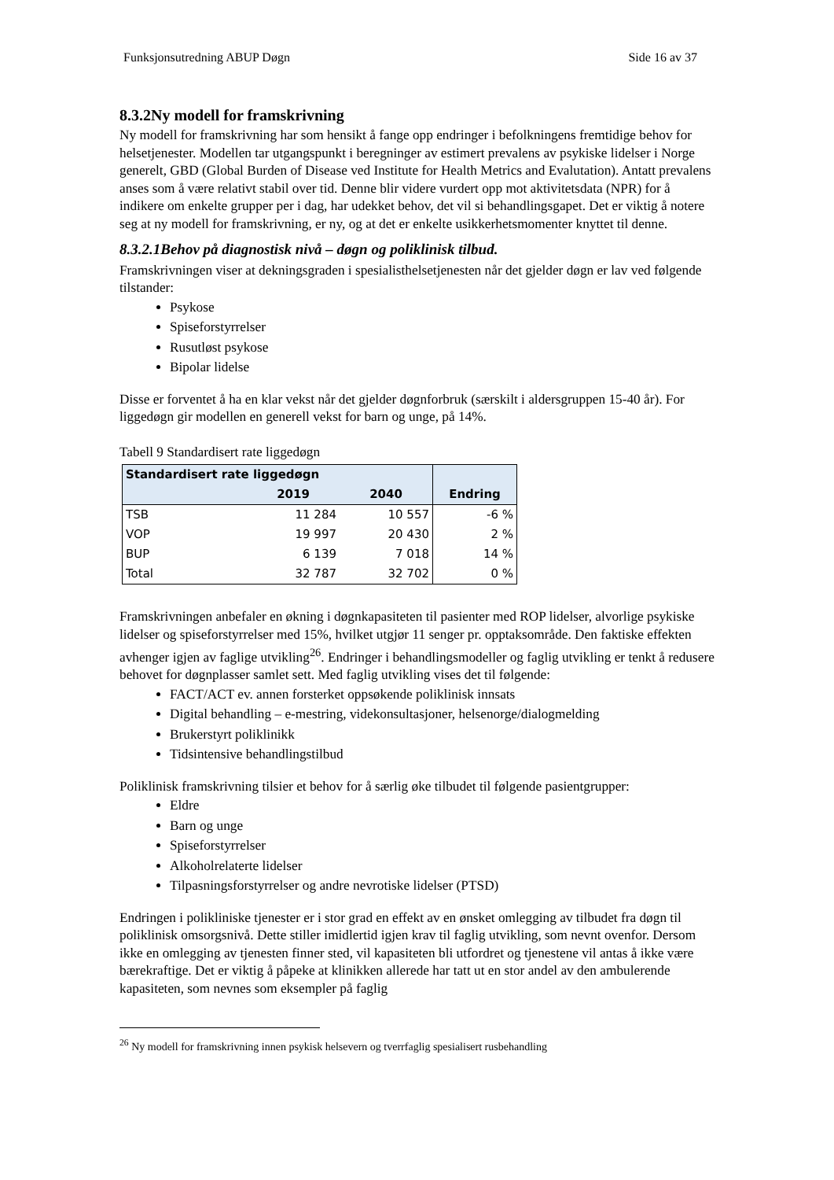Funksjonsutredning ABUP Døgn Side 16 av 37
8.3.2Ny modell for framskrivning
Ny modell for framskrivning har som hensikt å fange opp endringer i befolkningens fremtidige behov for helsetjenester. Modellen tar utgangspunkt i beregninger av estimert prevalens av psykiske lidelser i Norge generelt, GBD (Global Burden of Disease ved Institute for Health Metrics and Evalutation). Antatt prevalens anses som å være relativt stabil over tid. Denne blir videre vurdert opp mot aktivitetsdata (NPR) for å indikere om enkelte grupper per i dag, har udekket behov, det vil si behandlingsgapet. Det er viktig å notere seg at ny modell for framskrivning, er ny, og at det er enkelte usikkerhetsmomenter knyttet til denne.
8.3.2.1Behov på diagnostisk nivå – døgn og poliklinisk tilbud.
Framskrivningen viser at dekningsgraden i spesialisthelsetjenesten når det gjelder døgn er lav ved følgende tilstander:
Psykose
Spiseforstyrrelser
Rusutløst psykose
Bipolar lidelse
Disse er forventet å ha en klar vekst når det gjelder døgnforbruk (særskilt i aldersgruppen 15-40 år). For liggedøgn gir modellen en generell vekst for barn og unge, på 14%.
Tabell 9 Standardisert rate liggedøgn
| Standardisert rate liggedøgn | | | Endring |
| --- | --- | --- | --- |
| | 2019 | 2040 | |
| TSB | 11 284 | 10 557 | -6 % |
| VOP | 19 997 | 20 430 | 2 % |
| BUP | 6 139 | 7 018 | 14 % |
| Total | 32 787 | 32 702 | 0 % |
Framskrivningen anbefaler en økning i døgnkapasiteten til pasienter med ROP lidelser, alvorlige psykiske lidelser og spiseforstyrrelser med 15%, hvilket utgjør 11 senger pr. opptaksområde. Den faktiske effekten avhenger igjen av faglige utvikling<sup>26</sup>. Endringer i behandlingsmodeller og faglig utvikling er tenkt å redusere behovet for døgnplasser samlet sett. Med faglig utvikling vises det til følgende:
FACT/ACT ev. annen forsterket oppsøkende poliklinisk innsats
Digital behandling – e-mestring, videkonsultasjoner, helsenorge/dialogmelding
Brukerstyrt poliklinikk
Tidsintensive behandlingstilbud
Poliklinisk framskrivning tilsier et behov for å særlig øke tilbudet til følgende pasientgrupper:
Eldre
Barn og unge
Spiseforstyrrelser
Alkoholrelaterte lidelser
Tilpasningsforstyrrelser og andre nevrotiske lidelser (PTSD)
Endringen i polikliniske tjenester er i stor grad en effekt av en ønsket omlegging av tilbudet fra døgn til poliklinisk omsorgsnivå. Dette stiller imidlertid igjen krav til faglig utvikling, som nevnt ovenfor. Dersom ikke en omlegging av tjenesten finner sted, vil kapasiteten bli utfordret og tjenestene vil antas å ikke være bærekraftige. Det er viktig å påpeke at klinikken allerede har tatt ut en stor andel av den ambulerende kapasiteten, som nevnes som eksempler på faglig
<sup>26</sup> Ny modell for framskrivning innen psykisk helsevern og tverrfaglig spesialisert rusbehandling